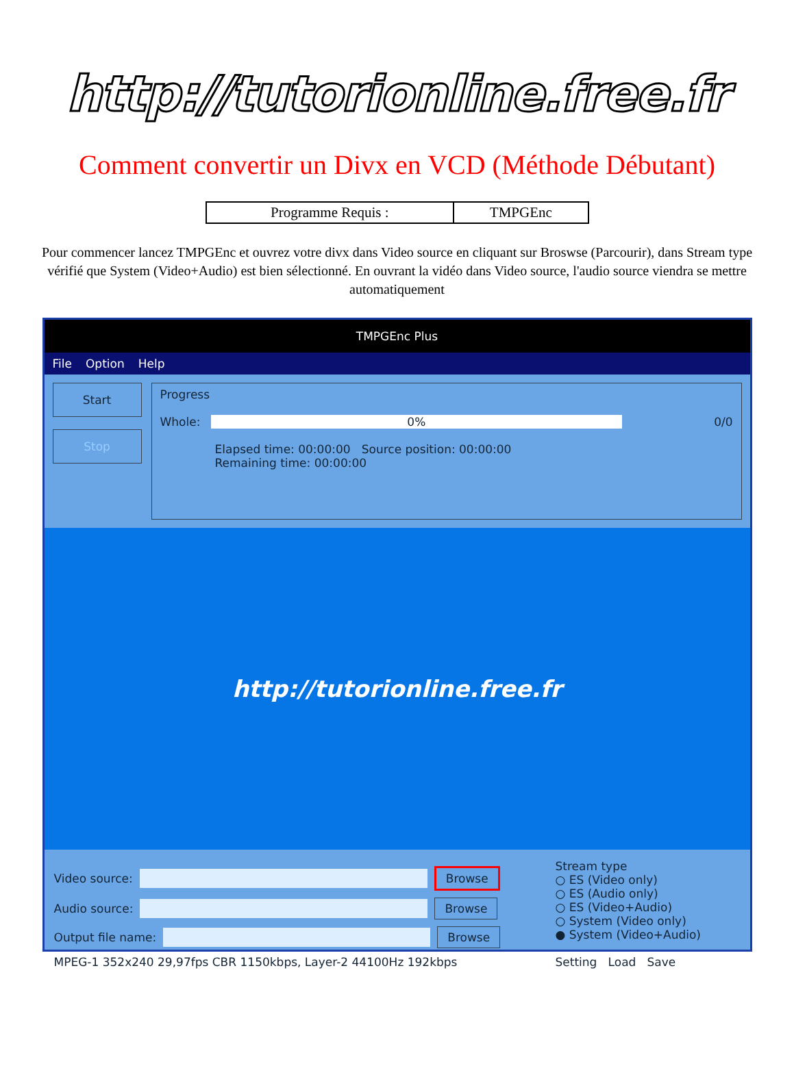http://tutorionline.free.fr
Comment convertir un Divx en VCD (Méthode Débutant)
| Programme Requis : | TMPGEnc |
Pour commencer lancez TMPGEnc et ouvrez votre divx dans Video source en cliquant sur Broswse (Parcourir), dans Stream type vérifié que System (Video+Audio) est bien sélectionné. En ouvrant la vidéo dans Video source, l'audio source viendra se mettre automatiquement
TMPGEnc Plus
File Option Help
Start
Stop
Progress
Whole: 0% 0/0
Elapsed time: 00:00:00 Source position: 00:00:00
Remaining time: 00:00:00
http://tutorionline.free.fr
Video source: Browse
Audio source: Browse
Output file name: Browse
MPEG-1 352x240 29,97fps CBR 1150kbps, Layer-2 44100Hz 192kbps
Stream type
○ ES (Video only)
○ ES (Audio only)
○ ES (Video+Audio)
○ System (Video only)
● System (Video+Audio)
Setting Load Save